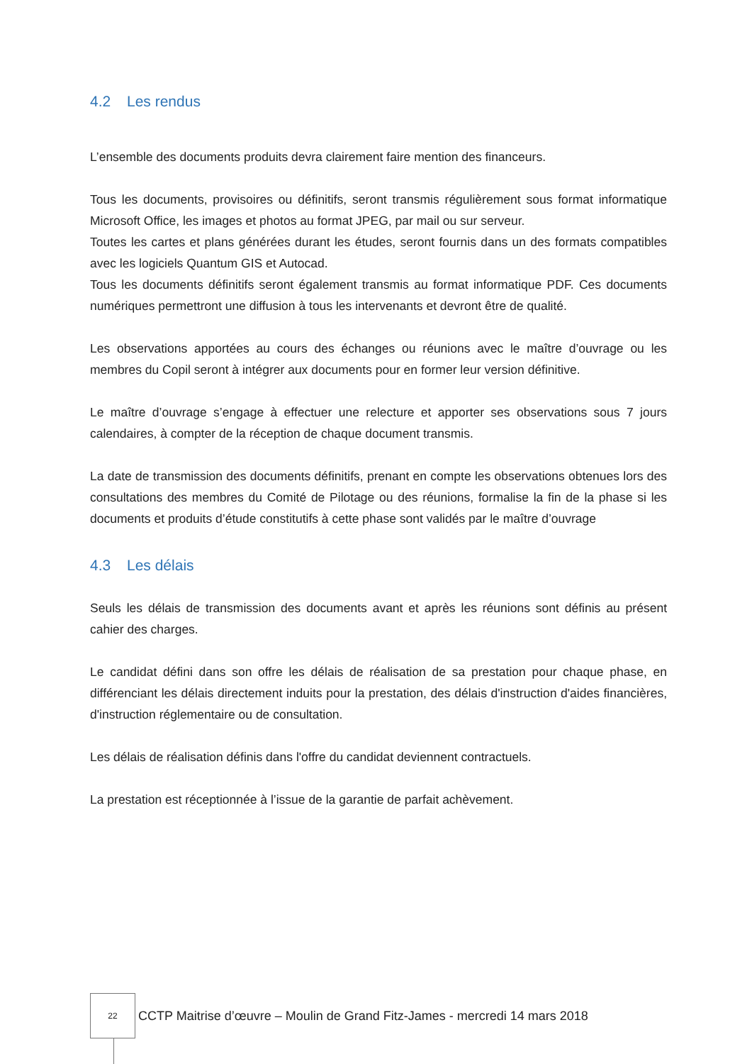4.2 Les rendus
L’ensemble des documents produits devra clairement faire mention des financeurs.
Tous les documents, provisoires ou définitifs, seront transmis régulièrement sous format informatique Microsoft Office, les images et photos au format JPEG, par mail ou sur serveur.
Toutes les cartes et plans générées durant les études, seront fournis dans un des formats compatibles avec les logiciels Quantum GIS et Autocad.
Tous les documents définitifs seront également transmis au format informatique PDF. Ces documents numériques permettront une diffusion à tous les intervenants et devront être de qualité.
Les observations apportées au cours des échanges ou réunions avec le maître d’ouvrage ou les membres du Copil seront à intégrer aux documents pour en former leur version définitive.
Le maître d’ouvrage s’engage à effectuer une relecture et apporter ses observations sous 7 jours calendaires, à compter de la réception de chaque document transmis.
La date de transmission des documents définitifs, prenant en compte les observations obtenues lors des consultations des membres du Comité de Pilotage ou des réunions, formalise la fin de la phase si les documents et produits d’étude constitutifs à cette phase sont validés par le maître d’ouvrage
4.3 Les délais
Seuls les délais de transmission des documents avant et après les réunions sont définis au présent cahier des charges.
Le candidat défini dans son offre les délais de réalisation de sa prestation pour chaque phase, en différenciant les délais directement induits pour la prestation, des délais d'instruction d'aides financières, d'instruction réglementaire ou de consultation.
Les délais de réalisation définis dans l'offre du candidat deviennent contractuels.
La prestation est réceptionnée à l’issue de la garantie de parfait achèvement.
22
CCTP Maitrise d’œuvre – Moulin de Grand Fitz-James - mercredi 14 mars 2018